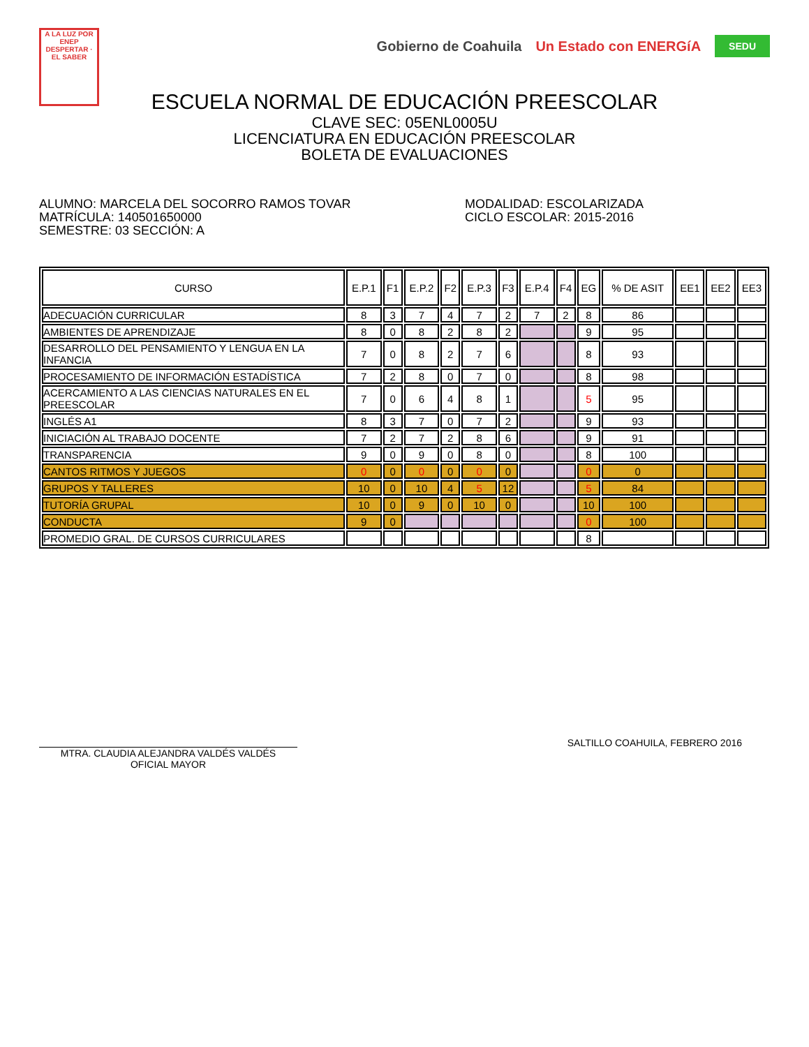A LA LUZ POR
ENEP
DESPERTAR · EL SABER
Gobierno de Coahuila Un Estado con ENERGíA SEDU
ESCUELA NORMAL DE EDUCACIÓN PREESCOLAR
CLAVE SEC: 05ENL0005U
LICENCIATURA EN EDUCACIÓN PREESCOLAR
BOLETA DE EVALUACIONES
ALUMNO: MARCELA DEL SOCORRO RAMOS TOVAR
MATRÍCULA: 140501650000
SEMESTRE: 03 SECCIÓN: A
MODALIDAD: ESCOLARIZADA
CICLO ESCOLAR: 2015-2016
| CURSO | E.P.1 | F1 | E.P.2 | F2 | E.P.3 | F3 | E.P.4 | F4 | EG | % DE ASIT | EE1 | EE2 | EE3 |
| --- | --- | --- | --- | --- | --- | --- | --- | --- | --- | --- | --- | --- | --- |
| ADECUACIÓN CURRICULAR | 8 | 3 | 7 | 4 | 7 | 2 | 7 | 2 | 8 | 86 | | | |
| AMBIENTES DE APRENDIZAJE | 8 | 0 | 8 | 2 | 8 | 2 | | | 9 | 95 | | | |
| DESARROLLO DEL PENSAMIENTO Y LENGUA EN LA INFANCIA | 7 | 0 | 8 | 2 | 7 | 6 | | | 8 | 93 | | | |
| PROCESAMIENTO DE INFORMACIÓN ESTADÍSTICA | 7 | 2 | 8 | 0 | 7 | 0 | | | 8 | 98 | | | |
| ACERCAMIENTO A LAS CIENCIAS NATURALES EN EL PREESCOLAR | 7 | 0 | 6 | 4 | 8 | 1 | | | 5 | 95 | | | |
| INGLÉS A1 | 8 | 3 | 7 | 0 | 7 | 2 | | | 9 | 93 | | | |
| INICIACIÓN AL TRABAJO DOCENTE | 7 | 2 | 7 | 2 | 8 | 6 | | | 9 | 91 | | | |
| TRANSPARENCIA | 9 | 0 | 9 | 0 | 8 | 0 | | | 8 | 100 | | | |
| CANTOS RITMOS Y JUEGOS | 0 | 0 | 0 | 0 | 0 | 0 | | | 0 | 0 | | | |
| GRUPOS Y TALLERES | 10 | 0 | 10 | 4 | 5 | 12 | | | 5 | 84 | | | |
| TUTORÍA GRUPAL | 10 | 0 | 9 | 0 | 10 | 0 | | | 10 | 100 | | | |
| CONDUCTA | 9 | 0 | | | | | | | 0 | 100 | | | |
| PROMEDIO GRAL. DE CURSOS CURRICULARES | | | | | | | | | 8 | | | | |
MTRA. CLAUDIA ALEJANDRA VALDÉS VALDÉS
OFICIAL MAYOR
SALTILLO COAHUILA, FEBRERO 2016